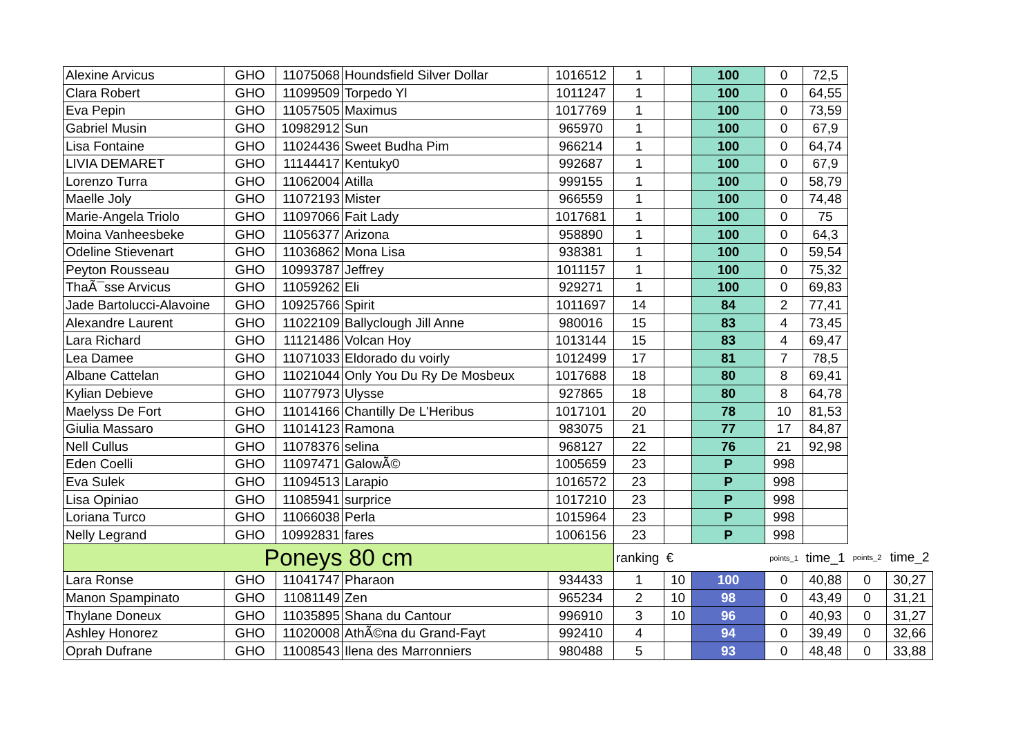| Alexine Arvicus | GHO | 11075068 | Houndsfield Silver Dollar | 1016512 | 1 | | 100 | 0 | 72,5 | | |
| Clara Robert | GHO | 11099509 | Torpedo Yl | 1011247 | 1 | | 100 | 0 | 64,55 | | |
| Eva Pepin | GHO | 11057505 | Maximus | 1017769 | 1 | | 100 | 0 | 73,59 | | |
| Gabriel Musin | GHO | 10982912 | Sun | 965970 | 1 | | 100 | 0 | 67,9 | | |
| Lisa Fontaine | GHO | 11024436 | Sweet Budha Pim | 966214 | 1 | | 100 | 0 | 64,74 | | |
| LIVIA DEMARET | GHO | 11144417 | Kentuky0 | 992687 | 1 | | 100 | 0 | 67,9 | | |
| Lorenzo Turra | GHO | 11062004 | Atilla | 999155 | 1 | | 100 | 0 | 58,79 | | |
| Maelle Joly | GHO | 11072193 | Mister | 966559 | 1 | | 100 | 0 | 74,48 | | |
| Marie-Angela Triolo | GHO | 11097066 | Fait Lady | 1017681 | 1 | | 100 | 0 | 75 | | |
| Moina Vanheesbeke | GHO | 11056377 | Arizona | 958890 | 1 | | 100 | 0 | 64,3 | | |
| Odeline Stievenart | GHO | 11036862 | Mona Lisa | 938381 | 1 | | 100 | 0 | 59,54 | | |
| Peyton Rousseau | GHO | 10993787 | Jeffrey | 1011157 | 1 | | 100 | 0 | 75,32 | | |
| ThaÃ¯sse Arvicus | GHO | 11059262 | Eli | 929271 | 1 | | 100 | 0 | 69,83 | | |
| Jade Bartolucci-Alavoine | GHO | 10925766 | Spirit | 1011697 | 14 | | 84 | 2 | 77,41 | | |
| Alexandre Laurent | GHO | 11022109 | Ballyclough Jill Anne | 980016 | 15 | | 83 | 4 | 73,45 | | |
| Lara Richard | GHO | 11121486 | Volcan Hoy | 1013144 | 15 | | 83 | 4 | 69,47 | | |
| Lea Damee | GHO | 11071033 | Eldorado du voirly | 1012499 | 17 | | 81 | 7 | 78,5 | | |
| Albane Cattelan | GHO | 11021044 | Only You Du Ry De Mosbeux | 1017688 | 18 | | 80 | 8 | 69,41 | | |
| Kylian Debieve | GHO | 11077973 | Ulysse | 927865 | 18 | | 80 | 8 | 64,78 | | |
| Maelyss De Fort | GHO | 11014166 | Chantilly De L'Heribus | 1017101 | 20 | | 78 | 10 | 81,53 | | |
| Giulia Massaro | GHO | 11014123 | Ramona | 983075 | 21 | | 77 | 17 | 84,87 | | |
| Nell Cullus | GHO | 11078376 | selina | 968127 | 22 | | 76 | 21 | 92,98 | | |
| Eden Coelli | GHO | 11097471 | GalowÃ© | 1005659 | 23 | | P | 998 | | | |
| Eva Sulek | GHO | 11094513 | Larapio | 1016572 | 23 | | P | 998 | | | |
| Lisa Opiniao | GHO | 11085941 | surprice | 1017210 | 23 | | P | 998 | | | |
| Loriana Turco | GHO | 11066038 | Perla | 1015964 | 23 | | P | 998 | | | |
| Nelly Legrand | GHO | 10992831 | fares | 1006156 | 23 | | P | 998 | | | |
| Poneys 80 cm | | | | | ranking | € | | points_1 | time_1 | points_2 | time_2 |
| Lara Ronse | GHO | 11041747 | Pharaon | 934433 | 1 | 10 | 100 | 0 | 40,88 | 0 | 30,27 |
| Manon Spampinato | GHO | 11081149 | Zen | 965234 | 2 | 10 | 98 | 0 | 43,49 | 0 | 31,21 |
| Thylane Doneux | GHO | 11035895 | Shana du Cantour | 996910 | 3 | 10 | 96 | 0 | 40,93 | 0 | 31,27 |
| Ashley Honorez | GHO | 11020008 | AthÃ©na du Grand-Fayt | 992410 | 4 | | 94 | 0 | 39,49 | 0 | 32,66 |
| Oprah Dufrane | GHO | 11008543 | Ilena des Marronniers | 980488 | 5 | | 93 | 0 | 48,48 | 0 | 33,88 |